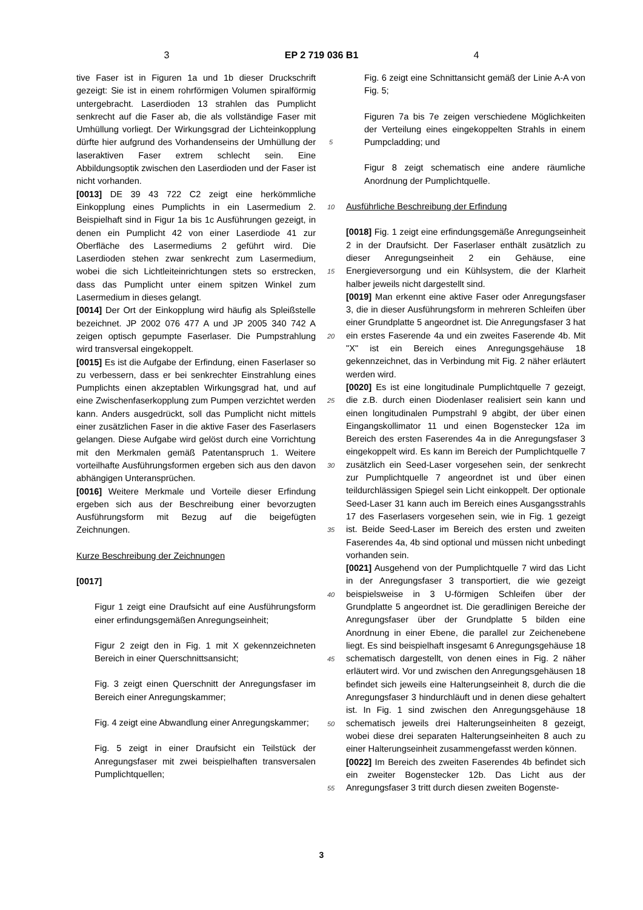3 EP 2 719 036 B1 4
tive Faser ist in Figuren 1a und 1b dieser Druckschrift gezeigt: Sie ist in einem rohrförmigen Volumen spiralförmig untergebracht. Laserdioden 13 strahlen das Pumplicht senkrecht auf die Faser ab, die als vollständige Faser mit Umhüllung vorliegt. Der Wirkungsgrad der Lichteinkopplung dürfte hier aufgrund des Vorhandenseins der Umhüllung der laseraktiven Faser extrem schlecht sein. Eine Abbildungsoptik zwischen den Laserdioden und der Faser ist nicht vorhanden.
[0013] DE 39 43 722 C2 zeigt eine herkömmliche Einkopplung eines Pumplichts in ein Lasermedium 2. Beispielhaft sind in Figur 1a bis 1c Ausführungen gezeigt, in denen ein Pumplicht 42 von einer Laserdiode 41 zur Oberfläche des Lasermediums 2 geführt wird. Die Laserdioden stehen zwar senkrecht zum Lasermedium, wobei die sich Lichtleiteinrichtungen stets so erstrecken, dass das Pumplicht unter einem spitzen Winkel zum Lasermedium in dieses gelangt.
[0014] Der Ort der Einkopplung wird häufig als Spleißstelle bezeichnet. JP 2002 076 477 A und JP 2005 340 742 A zeigen optisch gepumpte Faserlaser. Die Pumpstrahlung wird transversal eingekoppelt.
[0015] Es ist die Aufgabe der Erfindung, einen Faserlaser so zu verbessern, dass er bei senkrechter Einstrahlung eines Pumplichts einen akzeptablen Wirkungsgrad hat, und auf eine Zwischenfaserkopplung zum Pumpen verzichtet werden kann. Anders ausgedrückt, soll das Pumplicht nicht mittels einer zusätzlichen Faser in die aktive Faser des Faserlasers gelangen. Diese Aufgabe wird gelöst durch eine Vorrichtung mit den Merkmalen gemäß Patentanspruch 1. Weitere vorteilhafte Ausführungsformen ergeben sich aus den davon abhängigen Unteransprüchen.
[0016] Weitere Merkmale und Vorteile dieser Erfindung ergeben sich aus der Beschreibung einer bevorzugten Ausführungsform mit Bezug auf die beigefügten Zeichnungen.
Kurze Beschreibung der Zeichnungen
[0017]
Figur 1 zeigt eine Draufsicht auf eine Ausführungsform einer erfindungsgemäßen Anregungseinheit;
Figur 2 zeigt den in Fig. 1 mit X gekennzeichneten Bereich in einer Querschnittsansicht;
Fig. 3 zeigt einen Querschnitt der Anregungsfaser im Bereich einer Anregungskammer;
Fig. 4 zeigt eine Abwandlung einer Anregungskammer;
Fig. 5 zeigt in einer Draufsicht ein Teilstück der Anregungsfaser mit zwei beispielhaften transversalen Pumplichtquellen;
5
10
15
20
25
30
35
40
45
50
55
Fig. 6 zeigt eine Schnittansicht gemäß der Linie A-A von Fig. 5;
Figuren 7a bis 7e zeigen verschiedene Möglichkeiten der Verteilung eines eingekoppelten Strahls in einem Pumpcladding; und
Figur 8 zeigt schematisch eine andere räumliche Anordnung der Pumplichtquelle.
Ausführliche Beschreibung der Erfindung
[0018] Fig. 1 zeigt eine erfindungsgemäße Anregungseinheit 2 in der Draufsicht. Der Faserlaser enthält zusätzlich zu dieser Anregungseinheit 2 ein Gehäuse, eine Energieversorgung und ein Kühlsystem, die der Klarheit halber jeweils nicht dargestellt sind.
[0019] Man erkennt eine aktive Faser oder Anregungsfaser 3, die in dieser Ausführungsform in mehreren Schleifen über einer Grundplatte 5 angeordnet ist. Die Anregungsfaser 3 hat ein erstes Faserende 4a und ein zweites Faserende 4b. Mit "X" ist ein Bereich eines Anregungsgehäuse 18 gekennzeichnet, das in Verbindung mit Fig. 2 näher erläutert werden wird.
[0020] Es ist eine longitudinale Pumplichtquelle 7 gezeigt, die z.B. durch einen Diodenlaser realisiert sein kann und einen longitudinalen Pumpstrahl 9 abgibt, der über einen Eingangskollimator 11 und einen Bogenstecker 12a im Bereich des ersten Faserendes 4a in die Anregungsfaser 3 eingekoppelt wird. Es kann im Bereich der Pumplichtquelle 7 zusätzlich ein Seed-Laser vorgesehen sein, der senkrecht zur Pumplichtquelle 7 angeordnet ist und über einen teildurchlässigen Spiegel sein Licht einkoppelt. Der optionale Seed-Laser 31 kann auch im Bereich eines Ausgangsstrahls 17 des Faserlasers vorgesehen sein, wie in Fig. 1 gezeigt ist. Beide Seed-Laser im Bereich des ersten und zweiten Faserendes 4a, 4b sind optional und müssen nicht unbedingt vorhanden sein.
[0021] Ausgehend von der Pumplichtquelle 7 wird das Licht in der Anregungsfaser 3 transportiert, die wie gezeigt beispielsweise in 3 U-förmigen Schleifen über der Grundplatte 5 angeordnet ist. Die geradlinigen Bereiche der Anregungsfaser über der Grundplatte 5 bilden eine Anordnung in einer Ebene, die parallel zur Zeichenebene liegt. Es sind beispielhaft insgesamt 6 Anregungsgehäuse 18 schematisch dargestellt, von denen eines in Fig. 2 näher erläutert wird. Vor und zwischen den Anregungsgehäusen 18 befindet sich jeweils eine Halterungseinheit 8, durch die die Anregungsfaser 3 hindurchläuft und in denen diese gehaltert ist. In Fig. 1 sind zwischen den Anregungsgehäuse 18 schematisch jeweils drei Halterungseinheiten 8 gezeigt, wobei diese drei separaten Halterungseinheiten 8 auch zu einer Halterungseinheit zusammengefasst werden können.
[0022] Im Bereich des zweiten Faserendes 4b befindet sich ein zweiter Bogenstecker 12b. Das Licht aus der Anregungsfaser 3 tritt durch diesen zweiten Bogenste-
3